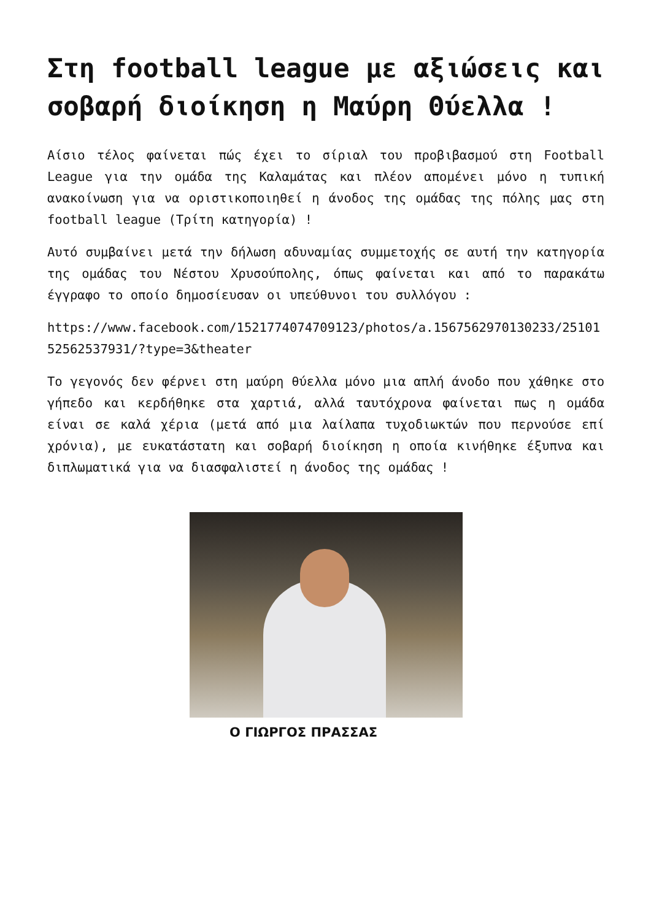Στη football league με αξιώσεις και σοβαρή διοίκηση η Μαύρη Θύελλα !
Αίσιο τέλος φαίνεται πώς έχει το σίριαλ του προβιβασμού στη Football League για την ομάδα της Καλαμάτας και πλέον απομένει μόνο η τυπική ανακοίνωση για να οριστικοποιηθεί η άνοδος της ομάδας της πόλης μας στη football league (Τρίτη κατηγορία) !
Αυτό συμβαίνει μετά την δήλωση αδυναμίας συμμετοχής σε αυτή την κατηγορία της ομάδας του Νέστου Χρυσούπολης, όπως φαίνεται και από το παρακάτω έγγραφο το οποίο δημοσίευσαν οι υπεύθυνοι του συλλόγου :
https://www.facebook.com/1521774074709123/photos/a.1567562970130233/2510152562537931/?type=3&theater
Το γεγονός δεν φέρνει στη μαύρη θύελλα μόνο μια απλή άνοδο που χάθηκε στο γήπεδο και κερδήθηκε στα χαρτιά, αλλά ταυτόχρονα φαίνεται πως η ομάδα είναι σε καλά χέρια (μετά από μια λαίλαπα τυχοδιωκτών που περνούσε επί χρόνια), με ευκατάστατη και σοβαρή διοίκηση η οποία κινήθηκε έξυπνα και διπλωματικά για να διασφαλιστεί η άνοδος της ομάδας !
Ο ΓΙΩΡΓΟΣ ΠΡΑΣΣΑΣ